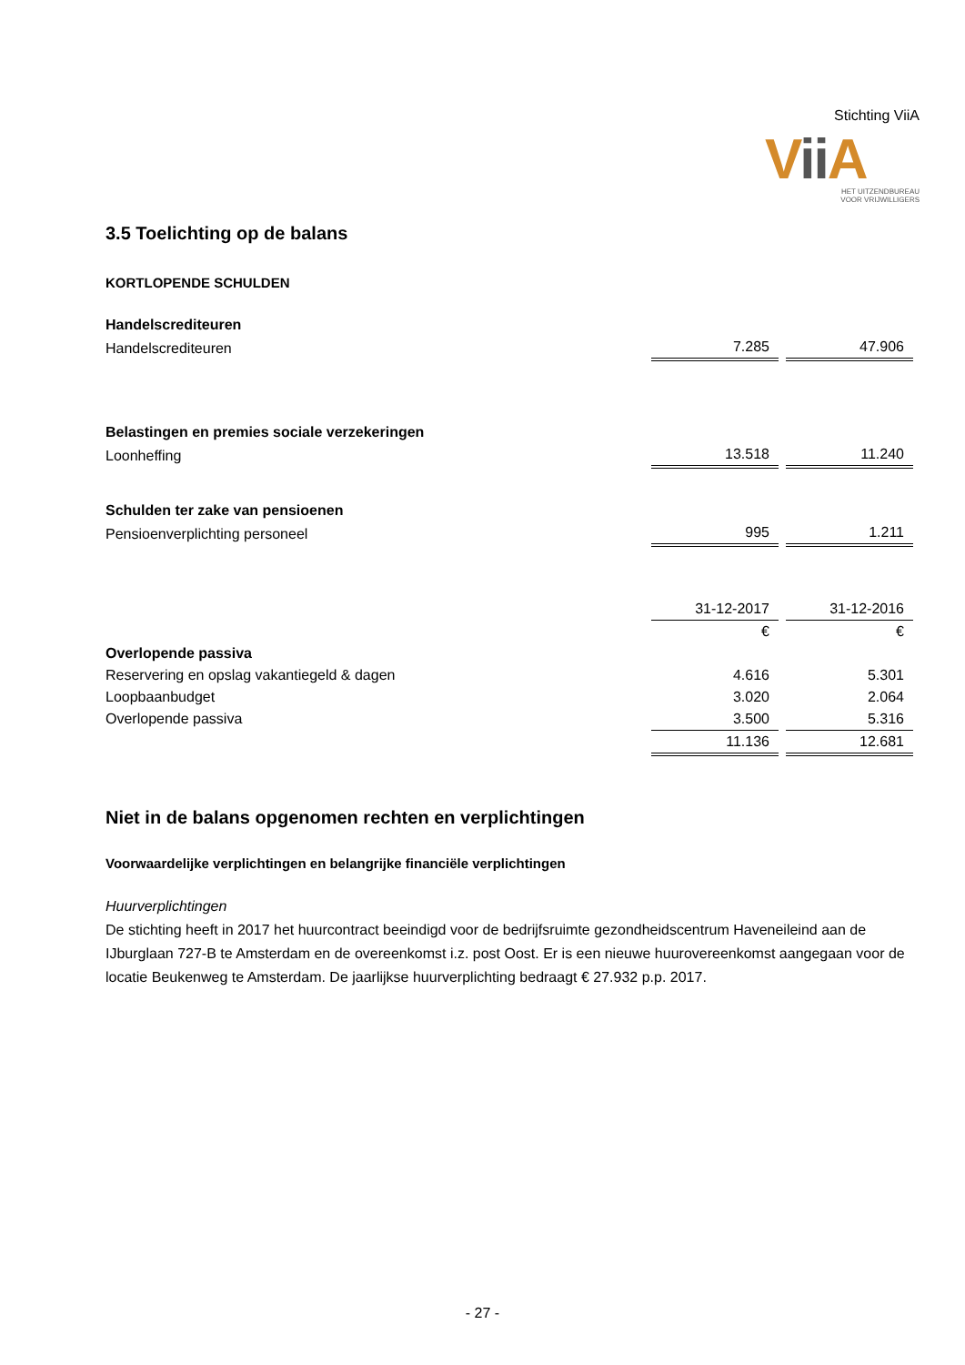Stichting ViiA
Vii A
HET UITZENDBUREAU
VOOR VRIJWILLIGERS
3.5 Toelichting op de balans
KORTLOPENDE SCHULDEN
| Handelscrediteuren | | |
| Handelscrediteuren | 7.285 | 47.906 |
| Belastingen en premies sociale verzekeringen | | |
| Loonheffing | 13.518 | 11.240 |
| Schulden ter zake van pensioenen | | |
| Pensioenverplichting personeel | 995 | 1.211 |
| | 31-12-2017 | 31-12-2016 |
| | € | € |
| Overlopende passiva | | |
| Reservering en opslag vakantiegeld & dagen | 4.616 | 5.301 |
| Loopbaanbudget | 3.020 | 2.064 |
| Overlopende passiva | 3.500 | 5.316 |
| | 11.136 | 12.681 |
Niet in de balans opgenomen rechten en verplichtingen
Voorwaardelijke verplichtingen en belangrijke financiële verplichtingen
Huurverplichtingen
De stichting heeft in 2017 het huurcontract beeindigd voor de bedrijfsruimte gezondheidscentrum Haveneileind aan de IJburglaan 727-B te Amsterdam en de overeenkomst i.z. post Oost. Er is een nieuwe huurovereenkomst aangegaan voor de locatie Beukenweg te Amsterdam. De jaarlijkse huurverplichting bedraagt € 27.932 p.p. 2017.
- 27 -